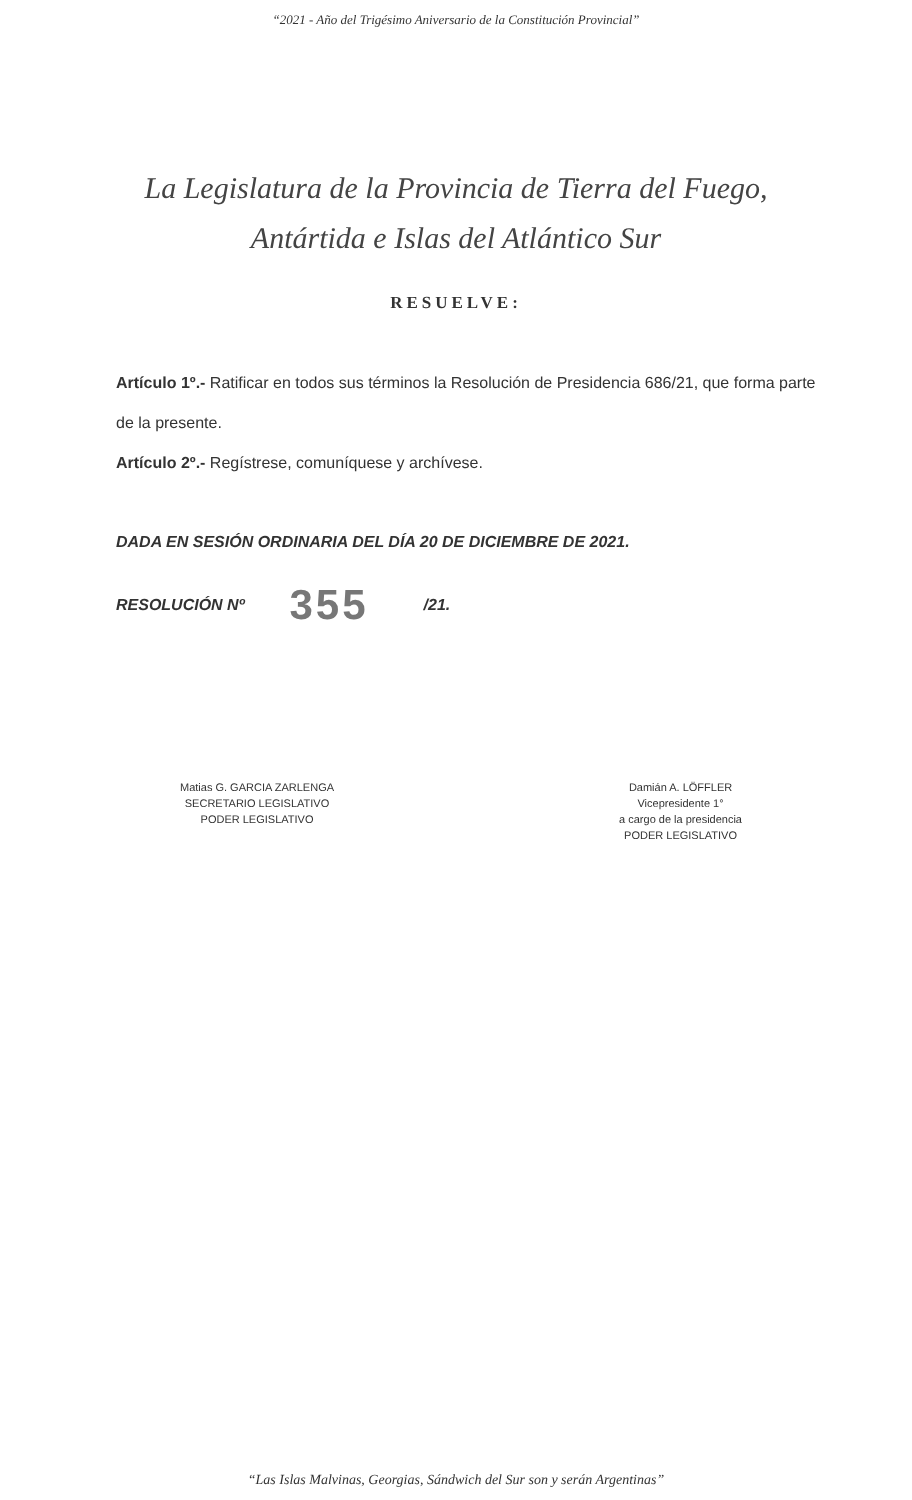“2021 - Año del Trigésimo Aniversario de la Constitución Provincial”
La Legislatura de la Provincia de Tierra del Fuego,
Antártida e Islas del Atlántico Sur
RESUELVE:
Artículo 1º.- Ratificar en todos sus términos la Resolución de Presidencia 686/21, que forma parte de la presente.
Artículo 2º.- Regístrese, comuníquese y archívese.
DADA EN SESIÓN ORDINARIA DEL DÍA 20 DE DICIEMBRE DE 2021.
RESOLUCIÓN Nº 355 /21.
Matias G. GARCIA ZARLENGA
SECRETARIO LEGISLATIVO
PODER LEGISLATIVO
Damián A. LÖFFLER
Vicepresidente 1°
a cargo de la presidencia
PODER LEGISLATIVO
“Las Islas Malvinas, Georgias, Sándwich del Sur son y serán Argentinas”